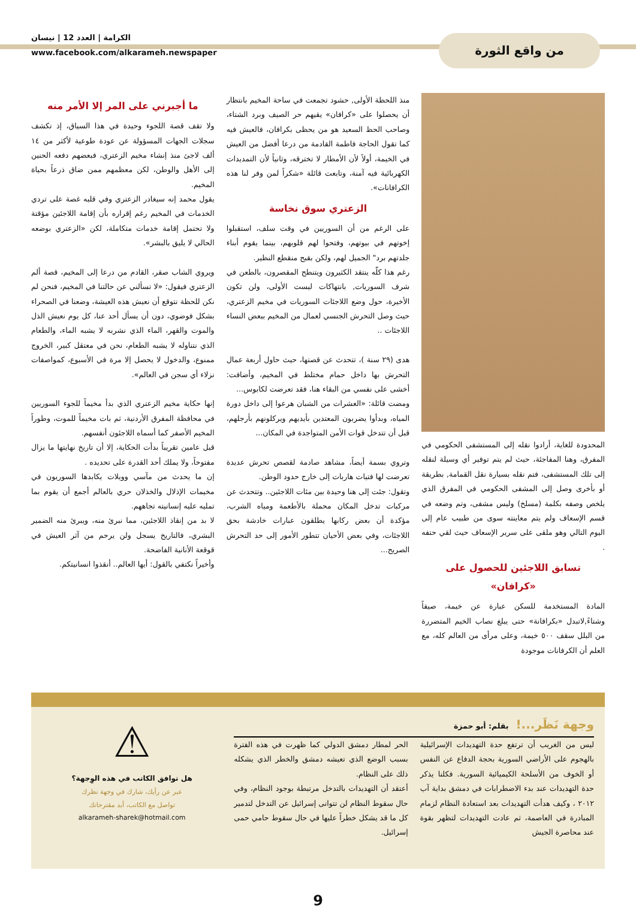من واقع الثورة
الكرامة | العدد 12 | نيسان
www.facebook.com/alkarameh.newspaper
المحدودة للغاية، أرادوا نقله إلى المستشفى الحكومي في المفرق، وهنا المفاجئة، حيث لم يتم توفير أي وسيلة لنقله إلى تلك المستشفى، فتم نقله بسيارة نقل القمامة, بطريقة أو بأخرى وصل إلى المشفى الحكومي في المفرق الذي يلخص وصفه بكلمة (مسلخ) وليس مشفى، وتم وضعه في قسم الإسعاف ولم يتم معاينته سوى من طبيب عام إلى اليوم التالي وهو ملقى على سرير الإسعاف حيث لقي حتفه .
تسابق اللاجئين للحصول على «كرافان»
المادة المستخدمة للسكن عبارة عن خيمة، صيفاً وشتاءً,لاتبدل «بكرافانة» حتى يبلغ نصاب الخيم المتضررة من البلل سقف ٥٠٠ خيمة، وعلى مرأى من العالم كله، مع العلم أن الكرفانات موجودة
منذ اللحظة الأولى, حشود تجمعت في ساحة المخيم بانتظار أن يحصلوا على «كرافان» يقيهم حر الصيف وبرد الشتاء، وصاحب الحظ السعيد هو من يحظى بكرافان، فالعيش فيه كما تقول الحاجة فاطمة القادمة من درعا أفضل من العيش في الخيمة، أولاً لأن الأمطار لا تخترقه، وثانياً لأن التمديدات الكهربائية فيه آمنة، وتابعت قائلة «شكراً لمن وفر لنا هذه الكرافانات».
الزعتري سوق نخاسة
على الرغم من أن السوريين في وقت سلف، استقبلوا إخوتهم في بيوتهم، وفتحوا لهم قلوبهم، بينما يقوم أبناء جلدتهم برد" الجميل لهم، ولكن بقبح منقطع النظير.
رغم هذا كلّه ينتقد الكثيرون ويتنطح المقصرون، بالطعن في شرف السوريات, بانتهاكات ليست الأولى، ولن تكون الأخيرة، حول وضع اللاجئات السوريات في مخيم الزعتري، حيث وصل التحرش الجنسي لعمال من المخيم ببعض النساء اللاجئات ..
هدى (٢٩ سنة )، تتحدث عن قصتها، حيث حاول أربعة عمال التحرش بها داخل حمام مختلط في المخيم، وأضافت: أخشى على نفسي من البقاء هنا، فقد تعرضت لكابوس...
ومضت قائلة: «العشرات من الشبان هرعوا إلى داخل دورة المياه، وبدأوا يضربون المعتدين بأيديهم ويركلونهم بأرجلهم، قبل أن تتدخل قوات الأمن المتواجدة في المكان...
وتروي بسمة أيضاً، مشاهد صادمة لقصص تحرش عديدة تعرضت لها فتيات هاربات إلى خارج حدود الوطن.
وتقول: جئت إلى هنا وحيدة بين مئات اللاجئين.. وتتحدث عن مركبات تدخل المكان محملة بالأطعمة ومياه الشرب، مؤكدة أن بعض ركابها يطلقون عبارات خادشة بحق اللاجئات، وفي بعض الأحيان تتطور الأمور إلى حد التحرش الصريح...
ما أجبرني على المر إلا الأمر منه
ولا تقف قصة اللجوء وحيدة في هذا السياق، إذ تكشف سجلات الجهات المسؤولة عن عودة طوعية لأكثر من ١٤ ألف لاجئ منذ إنشاء مخيم الزعتري، فبعضهم دفعه الحنين إلى الأهل والوطن، لكن معظمهم ممن ضاق ذرعاً بحياة المخيم.
يقول محمد إنه سيغادر الزعتري وفي قلبه غصة على تردي الخدمات في المخيم رغم إقراره بأن إقامة اللاجئين مؤقتة ولا تحتمل إقامة خدمات متكاملة، لكن «الزعتري بوضعه الحالي لا يليق بالبشر».
ويروي الشاب صقر، القادم من درعا إلى المخيم، قصة ألم الزعتري فيقول: «لا تسألني عن حالتنا في المخيم، فنحن لم نكن للحظة نتوقع أن نعيش هذه العيشة، وضعنا في الصحراء بشكل فوضوي، دون أن يسأل أحد عنا، كل يوم نعيش الذل والموت والقهر، الماء الذي نشربه لا يشبه الماء، والطعام الذي نتناوله لا يشبه الطعام، نحن في معتقل كبير، الخروج ممنوع، والدخول لا يحصل إلا مرة في الأسبوع، كمواصفات نزلاء أي سجن في العالم».
إنها حكاية مخيم الزعتري الذي بدأ مخيماً للجوء السوريين في محافظة المفرق الأردنية، ثم بات مخيماً للموت، وطوراً المخيم الأصفر كما أسماه اللاجئون أنفسهم.
قبل عامين تقريباً بدأت الحكاية، إلا أن تاريخ نهايتها ما يزال مفتوحاً، ولا يملك أحد القدرة على تحديده .
إن ما يحدث من مآسي وويلات يكابدها السوريون في مخيمات الإذلال والخذلان حري بالعالم أجمع أن يقوم بما تمليه عليه إنسانيته تجاههم.
لا بد من إنقاذ اللاجئين، مما نبرئ منه، ويبرئ منه الضمير البشري، فالتاريخ يسجل ولن يرحم من آثر العيش في قوقعة الأنانية الفاضحة.
وأخيراً نكتفي بالقول: أيها العالم.. أنقذوا انسانيتكم.
وجهة نَظَر...! بقلم: أبو حمزة
ليس من الغريب أن ترتفع حدة التهديدات الإسرائيلية بالهجوم على الأراضي السورية بحجة الدفاع عن النفس أو الخوف من الأسلحة الكيميائية السورية. فكلنا يذكر حدة التهديدات عند بدء الاضطرابات في دمشق بداية آب ٢٠١٢ ، وكيف هدأت التهديدات بعد استعادة النظام لزمام المبادرة في العاصمة، ثم عادت التهديدات لتظهر بقوة عند محاصرة الجيش
الحر لمطار دمشق الدولي كما ظهرت في هذه الفترة بسبب الوضع الذي تعيشه دمشق والخطر الذي يشكله ذلك على النظام.
أعتقد أن التهديدات بالتدخل مرتبطة بوجود النظام، وفي حال سقوط النظام لن تتوانى إسرائيل عن التدخل لتدمير كل ما قد يشكل خطراً عليها في حال سقوط حامي حمى إسرائيل.
⚠
هل توافق الكاتب في هذه الوِجهة؟
عبر عن رأيك، شارك في وجهة نظرك
تواصل مع الكاتب، أبد مقترحاتك
alkarameh-sharek@hotmail.com
9